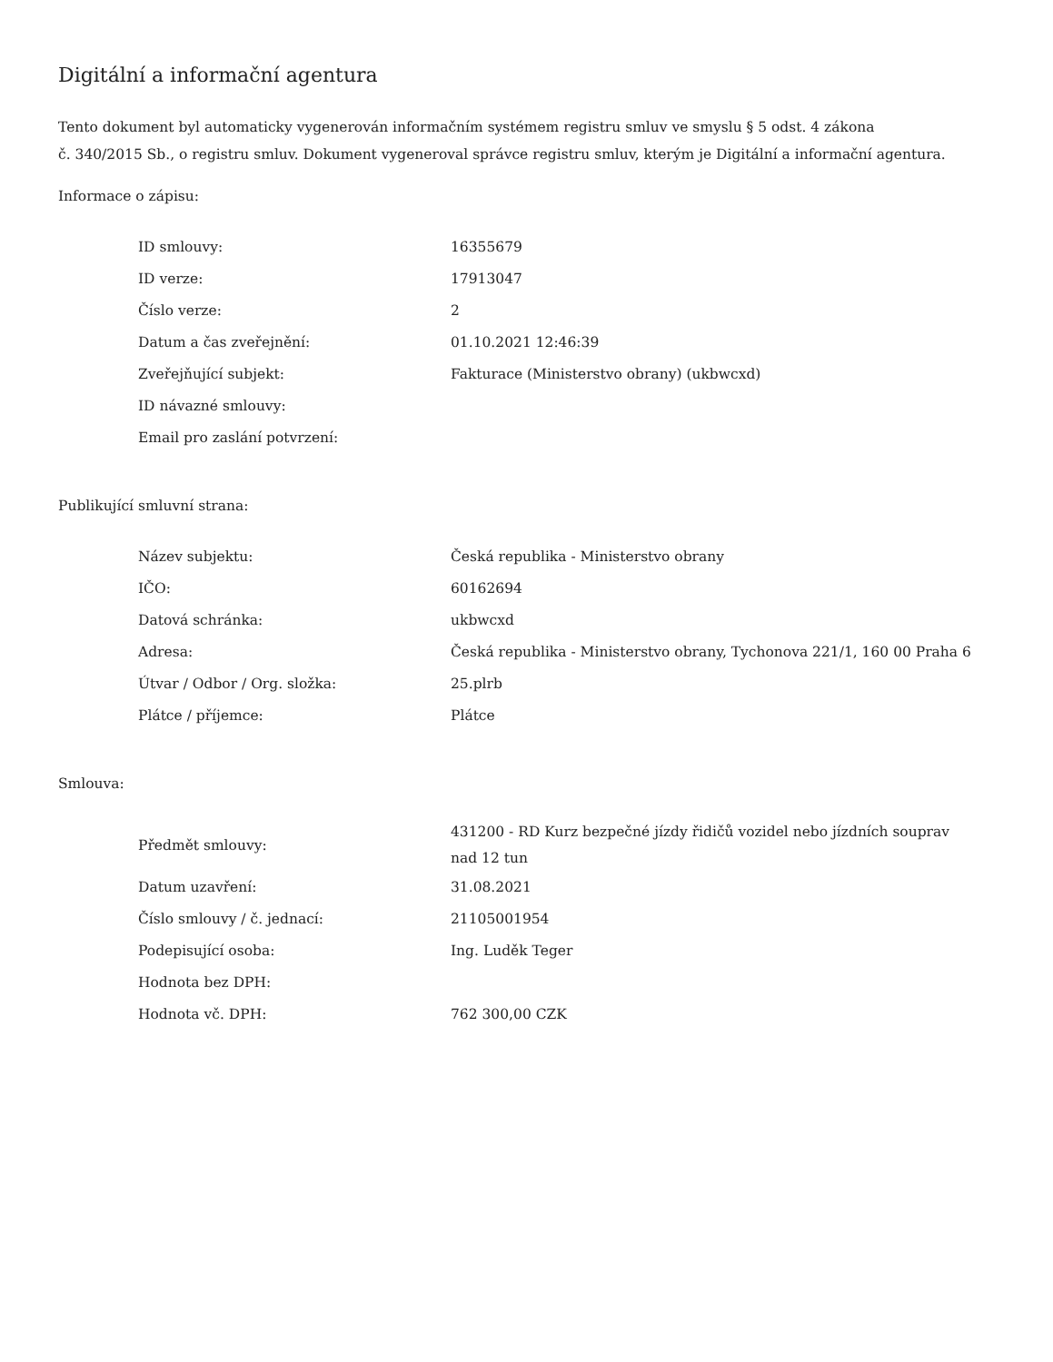Digitální a informační agentura
Tento dokument byl automaticky vygenerován informačním systémem registru smluv ve smyslu § 5 odst. 4 zákona
č. 340/2015 Sb., o registru smluv. Dokument vygeneroval správce registru smluv, kterým je Digitální a informační agentura.
Informace o zápisu:
| ID smlouvy: | 16355679 |
| ID verze: | 17913047 |
| Číslo verze: | 2 |
| Datum a čas zveřejnění: | 01.10.2021 12:46:39 |
| Zveřejňující subjekt: | Fakturace (Ministerstvo obrany) (ukbwcxd) |
| ID návazné smlouvy: | |
| Email pro zaslání potvrzení: | |
Publikující smluvní strana:
| Název subjektu: | Česká republika - Ministerstvo obrany |
| IČO: | 60162694 |
| Datová schránka: | ukbwcxd |
| Adresa: | Česká republika - Ministerstvo obrany, Tychonova 221/1, 160 00 Praha 6 |
| Útvar / Odbor / Org. složka: | 25.plrb |
| Plátce / příjemce: | Plátce |
Smlouva:
| Předmět smlouvy: | 431200 - RD Kurz bezpečné jízdy řidičů vozidel nebo jízdních souprav nad 12 tun |
| Datum uzavření: | 31.08.2021 |
| Číslo smlouvy / č. jednací: | 21105001954 |
| Podepisující osoba: | Ing. Luděk Teger |
| Hodnota bez DPH: | |
| Hodnota vč. DPH: | 762 300,00 CZK |